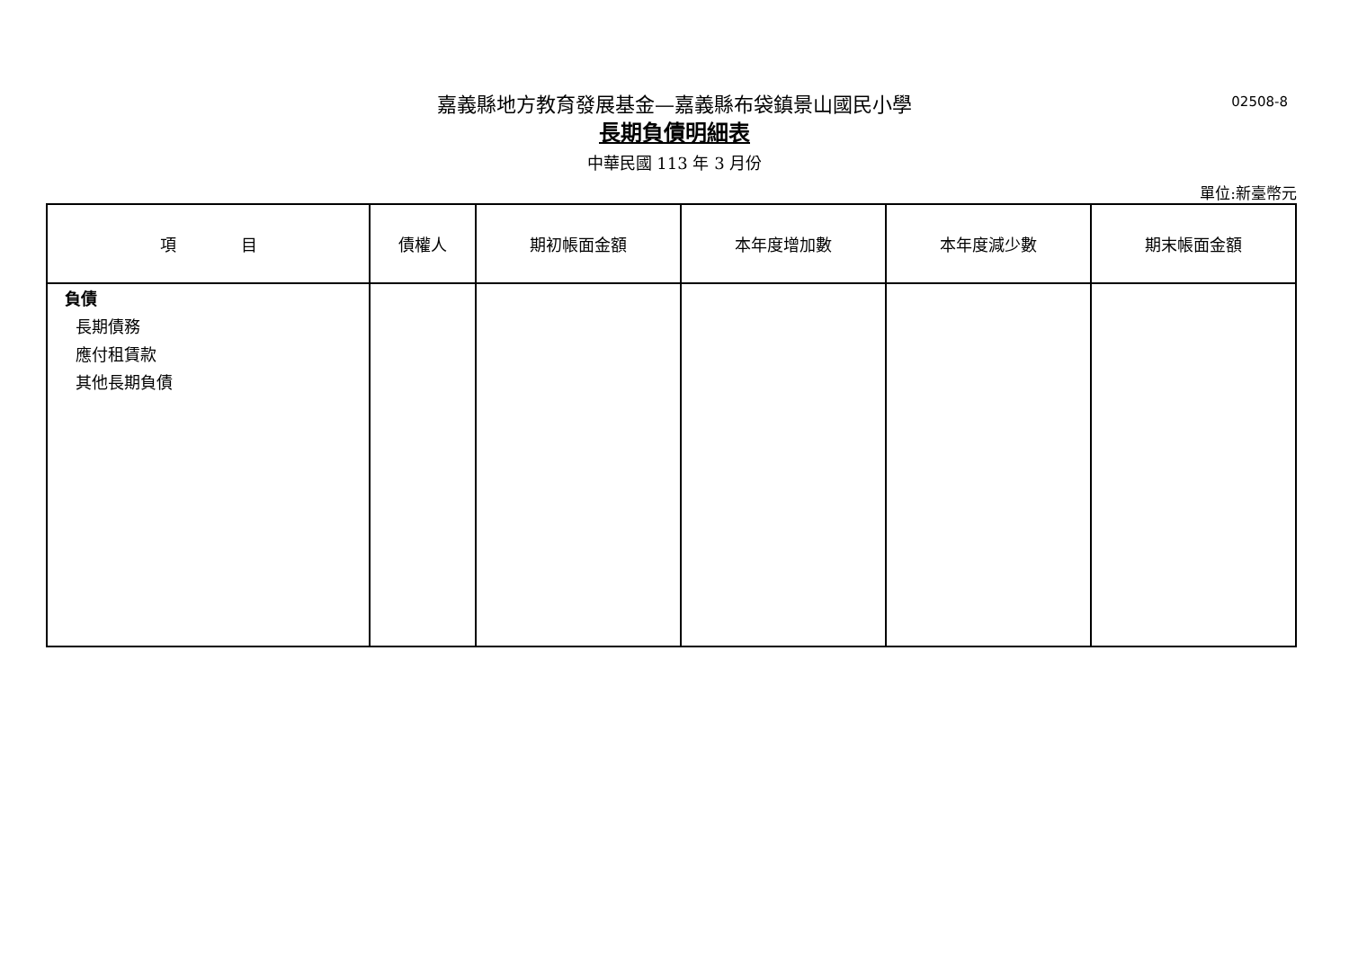嘉義縣地方教育發展基金—嘉義縣布袋鎮景山國民小學
02508-8
長期負債明細表
中華民國 113 年 3 月份
單位:新臺幣元
| 項 目 | 債權人 | 期初帳面金額 | 本年度增加數 | 本年度減少數 | 期末帳面金額 |
| --- | --- | --- | --- | --- | --- |
| 負債 長期債務 應付租賃款 其他長期負債 | | | | | |